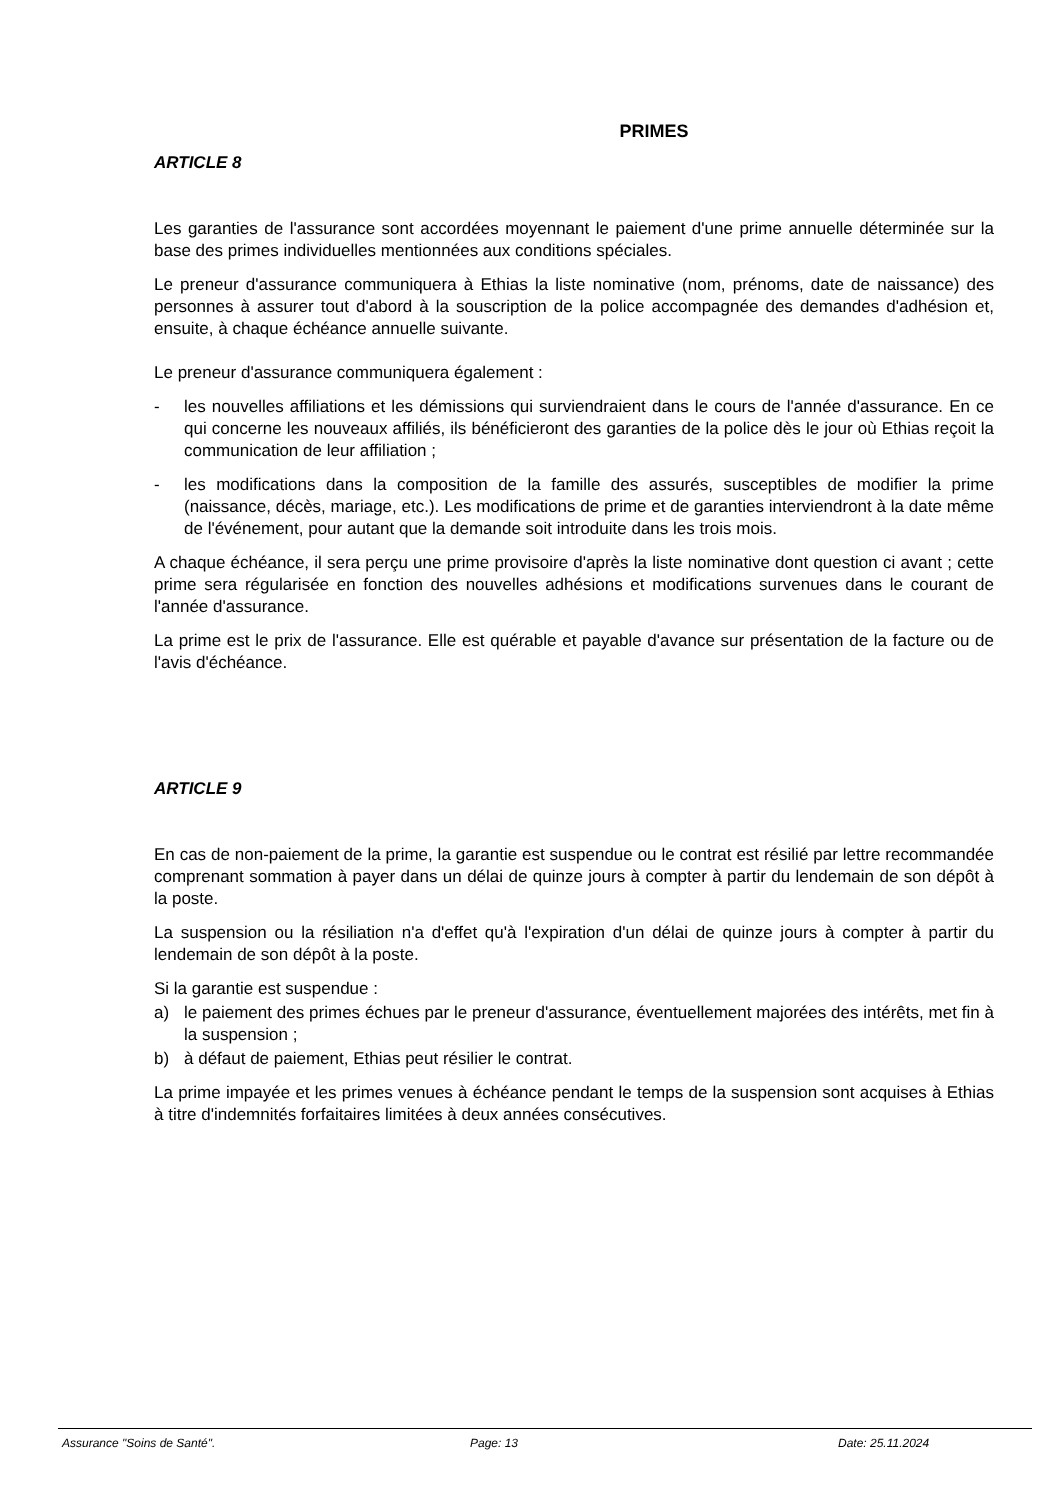PRIMES
ARTICLE 8
Les garanties de l'assurance sont accordées moyennant le paiement d'une prime annuelle déterminée sur la base des primes individuelles mentionnées aux conditions spéciales.
Le preneur d'assurance communiquera à Ethias la liste nominative (nom, prénoms, date de naissance) des personnes à assurer tout d'abord à la souscription de la police accompagnée des demandes d'adhésion et, ensuite, à chaque échéance annuelle suivante.
Le preneur d'assurance communiquera également :
- les nouvelles affiliations et les démissions qui surviendraient dans le cours de l'année d'assurance. En ce qui concerne les nouveaux affiliés, ils bénéficieront des garanties de la police dès le jour où Ethias reçoit la communication de leur affiliation ;
- les modifications dans la composition de la famille des assurés, susceptibles de modifier la prime (naissance, décès, mariage, etc.). Les modifications de prime et de garanties interviendront à la date même de l'événement, pour autant que la demande soit introduite dans les trois mois.
A chaque échéance, il sera perçu une prime provisoire d'après la liste nominative dont question ci avant ; cette prime sera régularisée en fonction des nouvelles adhésions et modifications survenues dans le courant de l'année d'assurance.
La prime est le prix de l'assurance. Elle est quérable et payable d'avance sur présentation de la facture ou de l'avis d'échéance.
ARTICLE 9
En cas de non-paiement de la prime, la garantie est suspendue ou le contrat est résilié par lettre recommandée comprenant sommation à payer dans un délai de quinze jours à compter à partir du lendemain de son dépôt à la poste.
La suspension ou la résiliation n'a d'effet qu'à l'expiration d'un délai de quinze jours à compter à partir du lendemain de son dépôt à la poste.
Si la garantie est suspendue :
a) le paiement des primes échues par le preneur d'assurance, éventuellement majorées des intérêts, met fin à la suspension ;
b) à défaut de paiement, Ethias peut résilier le contrat.
La prime impayée et les primes venues à échéance pendant le temps de la suspension sont acquises à Ethias à titre d'indemnités forfaitaires limitées à deux années consécutives.
Assurance "Soins de Santé". Page: 13 Date: 25.11.2024